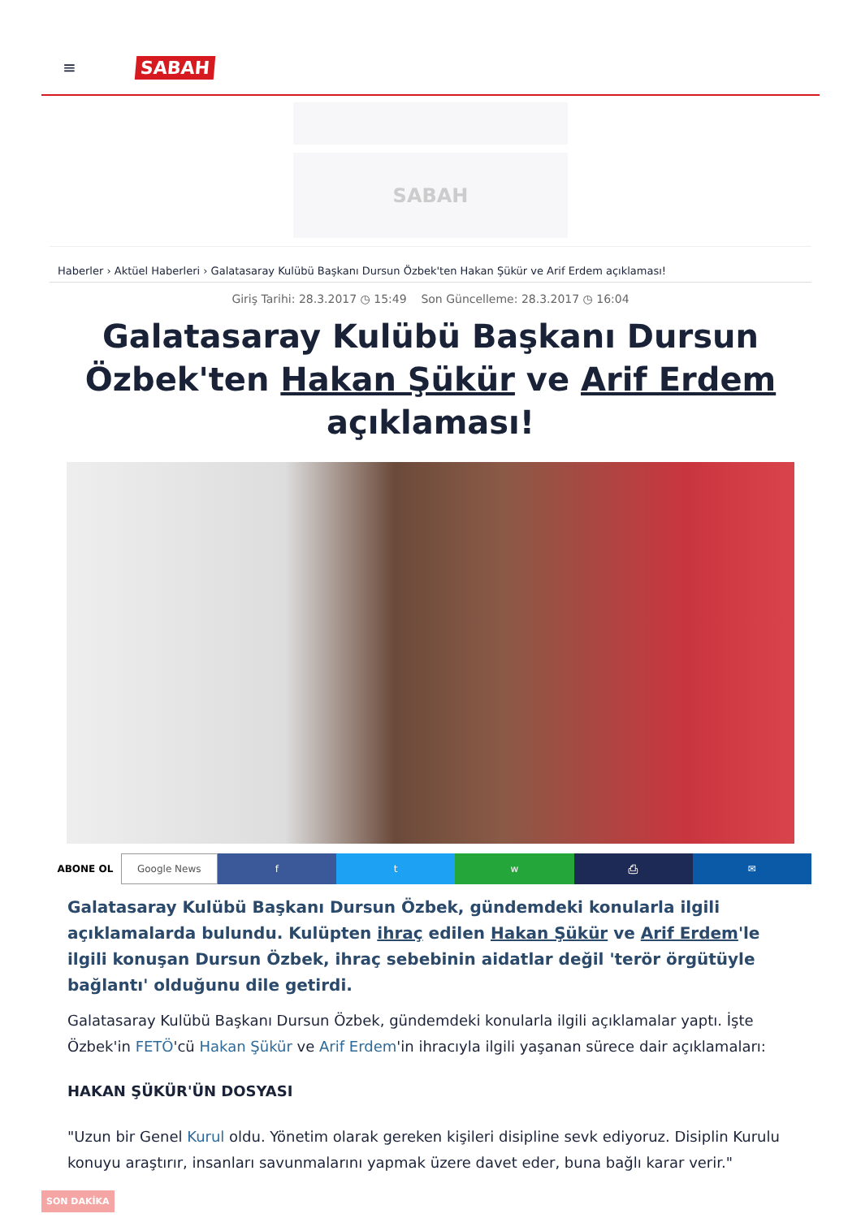≡ SABAH
SABAH
Haberler › Aktüel Haberleri › Galatasaray Kulübü Başkanı Dursun Özbek'ten Hakan Şükür ve Arif Erdem açıklaması!
Giriş Tarihi: 28.3.2017 ◷ 15:49 Son Güncelleme: 28.3.2017 ◷ 16:04
Galatasaray Kulübü Başkanı Dursun Özbek'ten Hakan Şükür ve Arif Erdem açıklaması!
ABONE OL Google News f t w ⎙ ✉
Galatasaray Kulübü Başkanı Dursun Özbek, gündemdeki konularla ilgili açıklamalarda bulundu. Kulüpten ihraç edilen Hakan Şükür ve Arif Erdem'le ilgili konuşan Dursun Özbek, ihraç sebebinin aidatlar değil 'terör örgütüyle bağlantı' olduğunu dile getirdi.
Galatasaray Kulübü Başkanı Dursun Özbek, gündemdeki konularla ilgili açıklamalar yaptı. İşte Özbek'in FETÖ'cü Hakan Şükür ve Arif Erdem'in ihracıyla ilgili yaşanan sürece dair açıklamaları:
HAKAN ŞÜKÜR'ÜN DOSYASI
"Uzun bir Genel Kurul oldu. Yönetim olarak gereken kişileri disipline sevk ediyoruz. Disiplin Kurulu konuyu araştırır, insanları savunmalarını yapmak üzere davet eder, buna bağlı karar verir."
SON DAKİKA